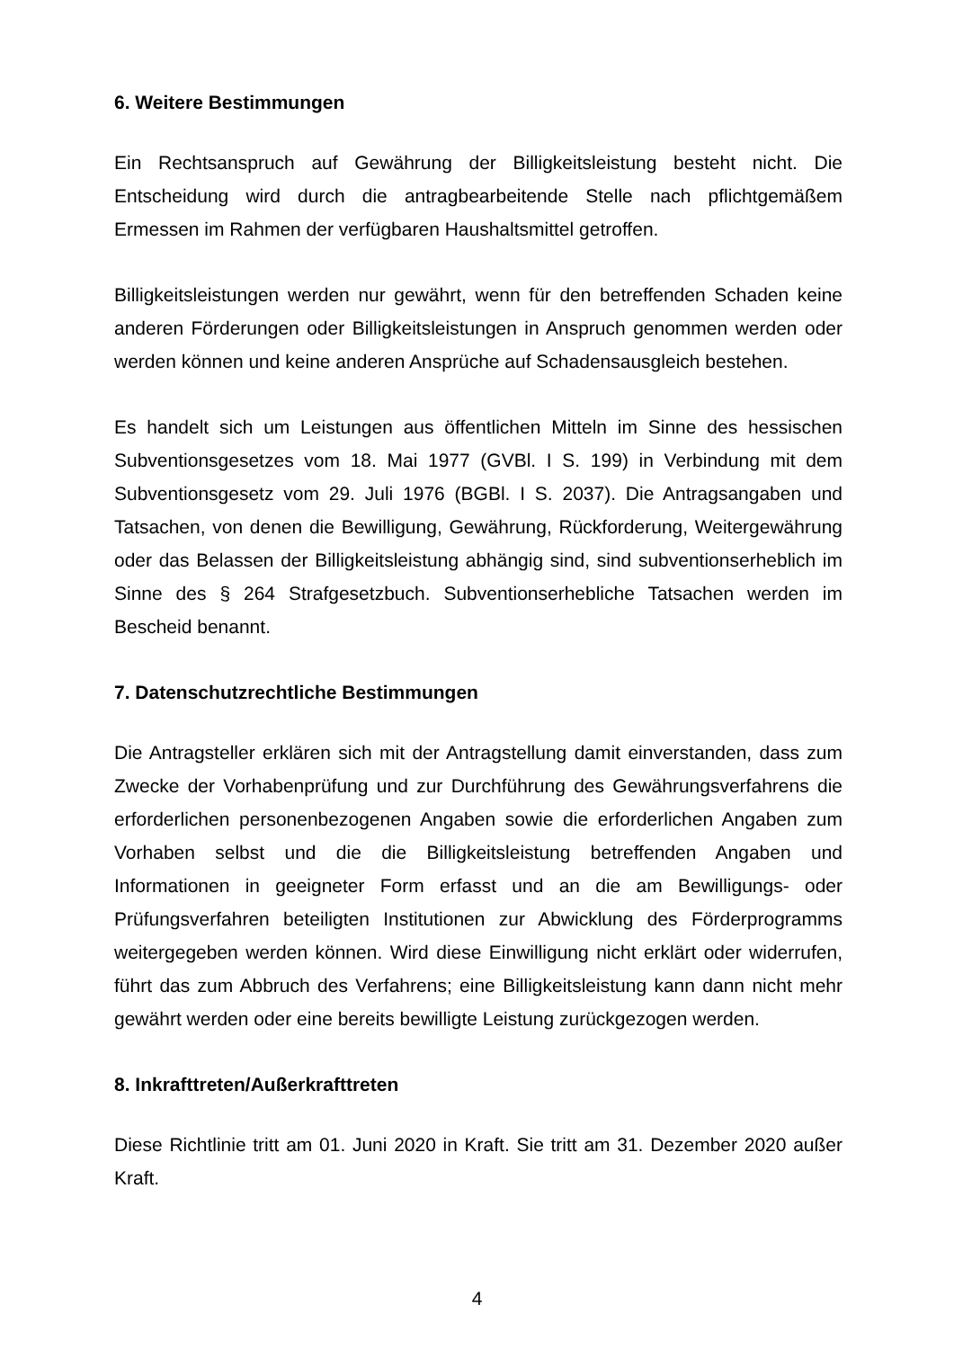6. Weitere Bestimmungen
Ein Rechtsanspruch auf Gewährung der Billigkeitsleistung besteht nicht. Die Entscheidung wird durch die antragbearbeitende Stelle nach pflichtgemäßem Ermessen im Rahmen der verfügbaren Haushaltsmittel getroffen.
Billigkeitsleistungen werden nur gewährt, wenn für den betreffenden Schaden keine anderen Förderungen oder Billigkeitsleistungen in Anspruch genommen werden oder werden können und keine anderen Ansprüche auf Schadensausgleich bestehen.
Es handelt sich um Leistungen aus öffentlichen Mitteln im Sinne des hessischen Subventionsgesetzes vom 18. Mai 1977 (GVBl. I S. 199) in Verbindung mit dem Subventionsgesetz vom 29. Juli 1976 (BGBl. I S. 2037). Die Antragsangaben und Tatsachen, von denen die Bewilligung, Gewährung, Rückforderung, Weitergewährung oder das Belassen der Billigkeitsleistung abhängig sind, sind subventionserheblich im Sinne des § 264 Strafgesetzbuch. Subventionserhebliche Tatsachen werden im Bescheid benannt.
7. Datenschutzrechtliche Bestimmungen
Die Antragsteller erklären sich mit der Antragstellung damit einverstanden, dass zum Zwecke der Vorhabenprüfung und zur Durchführung des Gewährungsverfahrens die erforderlichen personenbezogenen Angaben sowie die erforderlichen Angaben zum Vorhaben selbst und die die Billigkeitsleistung betreffenden Angaben und Informationen in geeigneter Form erfasst und an die am Bewilligungs- oder Prüfungsverfahren beteiligten Institutionen zur Abwicklung des Förderprogramms weitergegeben werden können. Wird diese Einwilligung nicht erklärt oder widerrufen, führt das zum Abbruch des Verfahrens; eine Billigkeitsleistung kann dann nicht mehr gewährt werden oder eine bereits bewilligte Leistung zurückgezogen werden.
8. Inkrafttreten/Außerkrafttreten
Diese Richtlinie tritt am 01. Juni 2020 in Kraft. Sie tritt am 31. Dezember 2020 außer Kraft.
4